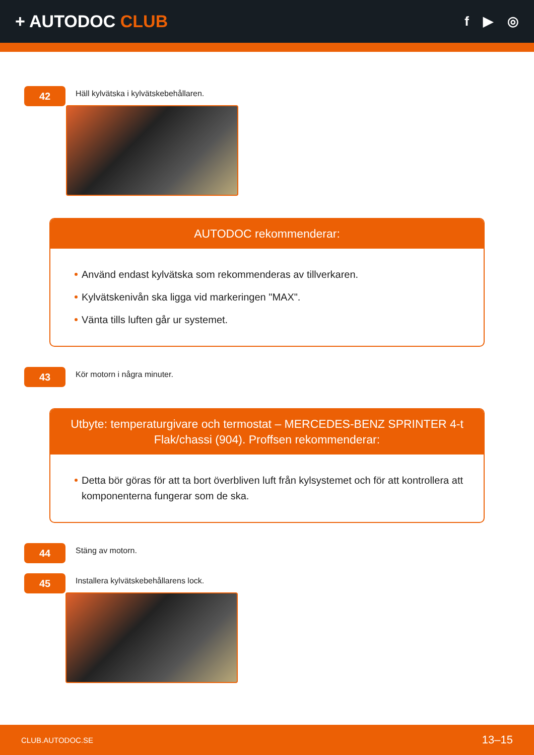+ AUTODOC CLUB
f ▶ ◎
42
Häll kylvätska i kylvätskebehållaren.
AUTODOC rekommenderar:
Använd endast kylvätska som rekommenderas av tillverkaren.
Kylvätskenivån ska ligga vid markeringen "MAX".
Vänta tills luften går ur systemet.
43
Kör motorn i några minuter.
Utbyte: temperaturgivare och termostat – MERCEDES-BENZ SPRINTER 4-t Flak/chassi (904). Proffsen rekommenderar:
Detta bör göras för att ta bort överbliven luft från kylsystemet och för att kontrollera att komponenterna fungerar som de ska.
44
Stäng av motorn.
45
Installera kylvätskebehållarens lock.
CLUB.AUTODOC.SE 13–15